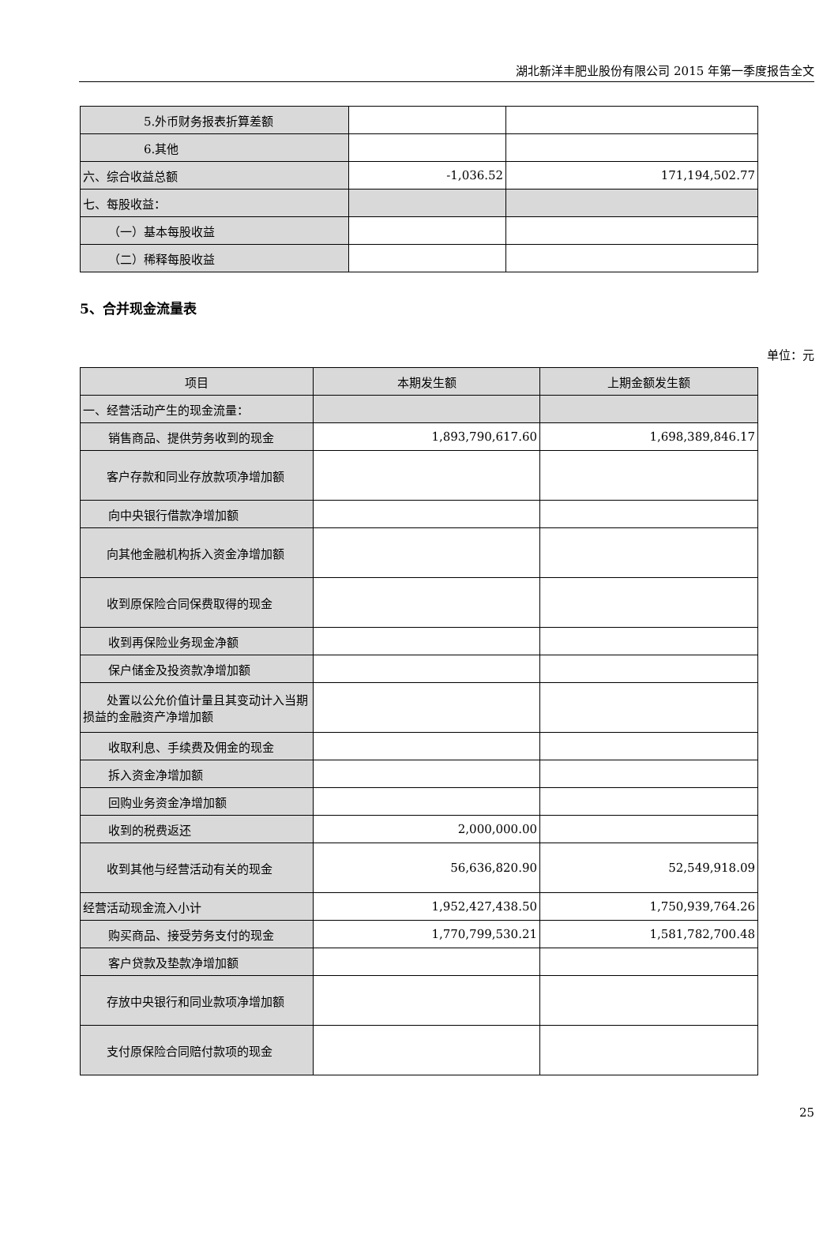湖北新洋丰肥业股份有限公司 2015 年第一季度报告全文
| 5.外币财务报表折算差额 | | |
| 6.其他 | | |
| 六、综合收益总额 | -1,036.52 | 171,194,502.77 |
| 七、每股收益： | | |
| （一）基本每股收益 | | |
| （二）稀释每股收益 | | |
5、合并现金流量表
单位：元
| 项目 | 本期发生额 | 上期金额发生额 |
| 一、经营活动产生的现金流量： | | |
| 销售商品、提供劳务收到的现金 | 1,893,790,617.60 | 1,698,389,846.17 |
| 客户存款和同业存放款项净增加额 | | |
| 向中央银行借款净增加额 | | |
| 向其他金融机构拆入资金净增加额 | | |
| 收到原保险合同保费取得的现金 | | |
| 收到再保险业务现金净额 | | |
| 保户储金及投资款净增加额 | | |
| 处置以公允价值计量且其变动计入当期损益的金融资产净增加额 | | |
| 收取利息、手续费及佣金的现金 | | |
| 拆入资金净增加额 | | |
| 回购业务资金净增加额 | | |
| 收到的税费返还 | 2,000,000.00 | |
| 收到其他与经营活动有关的现金 | 56,636,820.90 | 52,549,918.09 |
| 经营活动现金流入小计 | 1,952,427,438.50 | 1,750,939,764.26 |
| 购买商品、接受劳务支付的现金 | 1,770,799,530.21 | 1,581,782,700.48 |
| 客户贷款及垫款净增加额 | | |
| 存放中央银行和同业款项净增加额 | | |
| 支付原保险合同赔付款项的现金 | | |
25